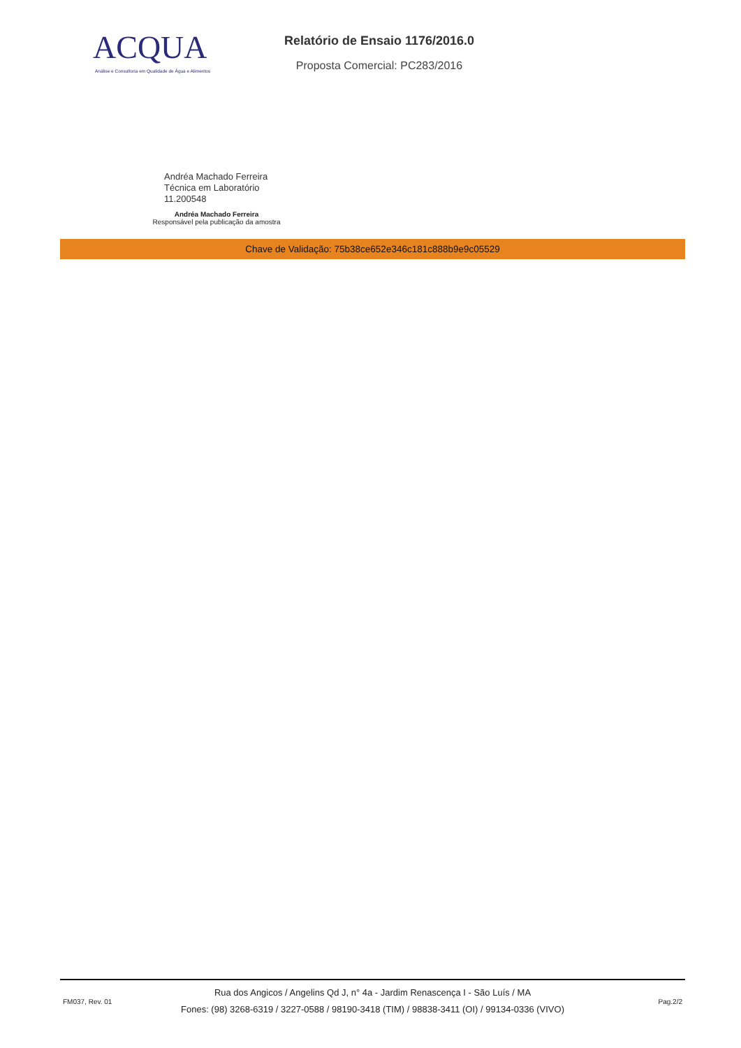ACQUA
Análise e Consultoria em Qualidade de Água e Alimentos
Relatório de Ensaio 1176/2016.0
Proposta Comercial: PC283/2016
Andréa Machado Ferreira
Técnica em Laboratório
11.200548
Andréa Machado Ferreira
Responsável pela publicação da amostra
Chave de Validação: 75b38ce652e346c181c888b9e9c05529
FM037, Rev. 01
Rua dos Angicos / Angelins Qd J, n° 4a - Jardim Renascença I - São Luís / MA
Fones: (98) 3268-6319 / 3227-0588 / 98190-3418 (TIM) / 98838-3411 (OI) / 99134-0336 (VIVO)
Pag.2/2